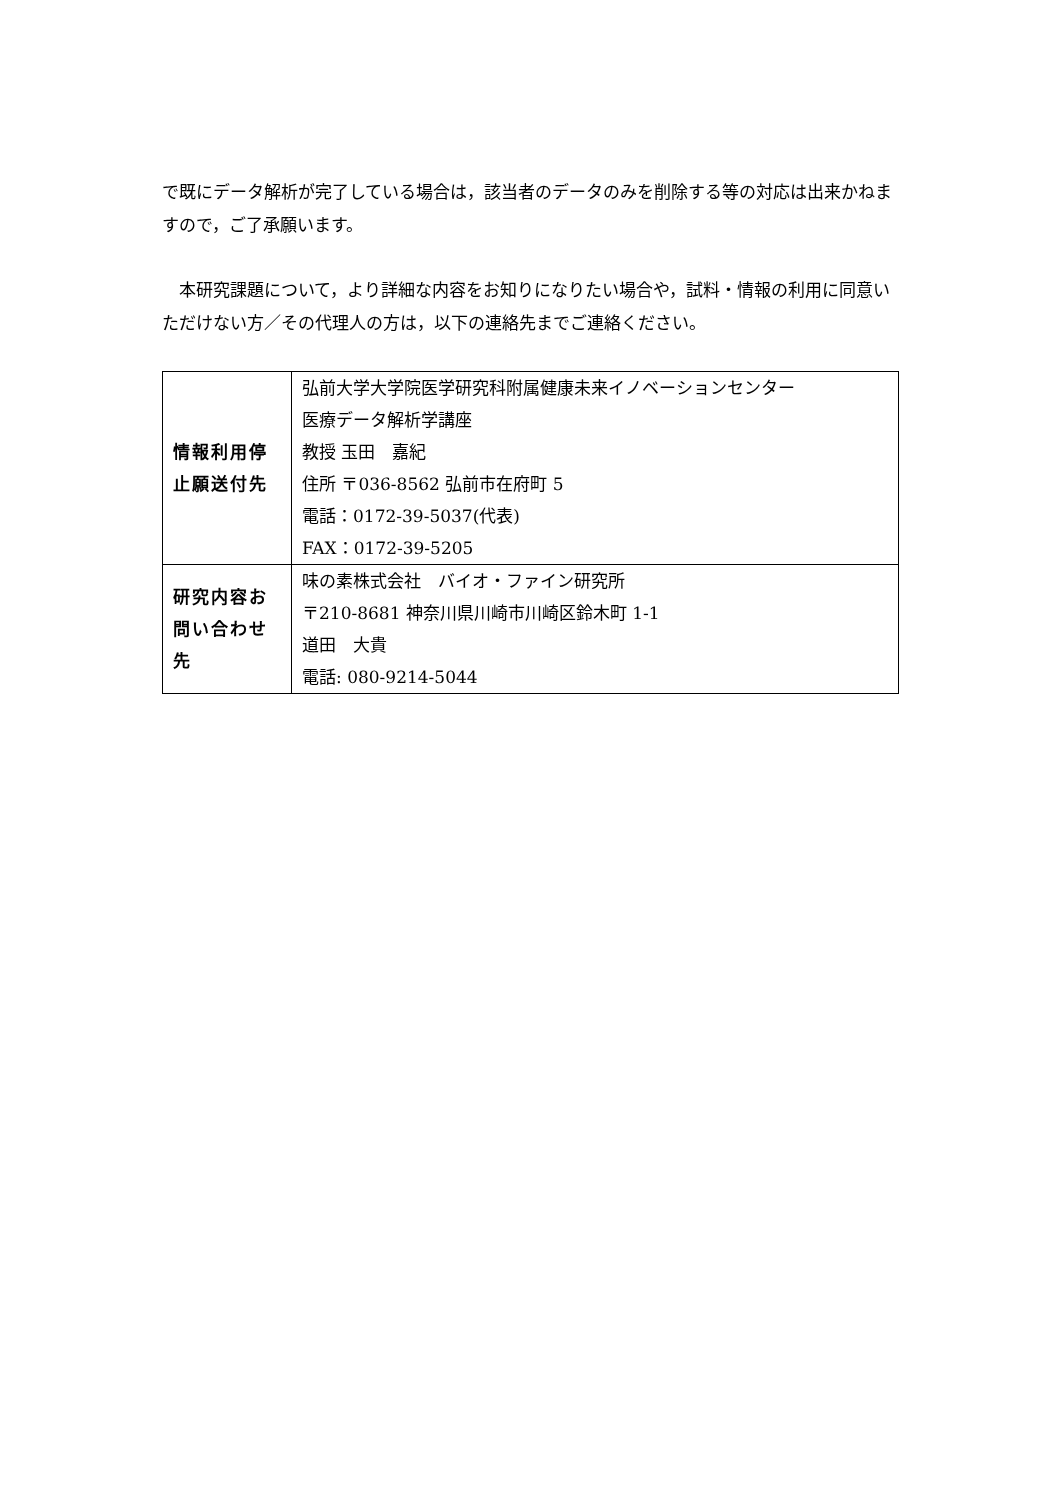で既にデータ解析が完了している場合は，該当者のデータのみを削除する等の対応は出来かねますので，ご了承願います。
　本研究課題について，より詳細な内容をお知りになりたい場合や，試料・情報の利用に同意いただけない方／その代理人の方は，以下の連絡先までご連絡ください。
| 情報利用停止願送付先 | 弘前大学大学院医学研究科附属健康未来イノベーションセンター 医療データ解析学講座 教授 玉田 嘉紀 住所 〒036-8562 弘前市在府町 5 電話：0172-39-5037(代表) FAX：0172-39-5205 |
| 研究内容お問い合わせ先 | 味の素株式会社 バイオ・ファイン研究所 〒210-8681 神奈川県川崎市川崎区鈴木町 1-1 道田 大貴 電話: 080-9214-5044 |